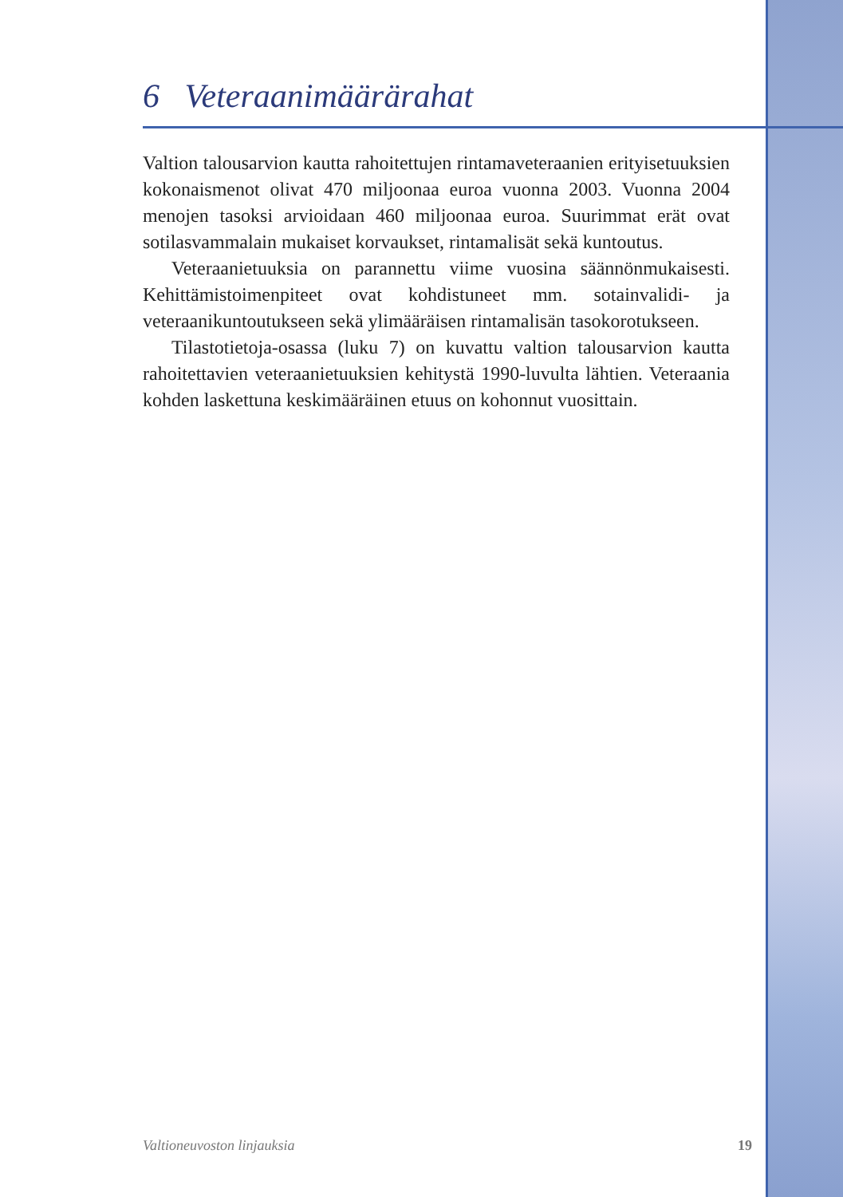6 Veteraanimäärärahat
Valtion talousarvion kautta rahoitettujen rintamaveteraanien erityisetuuksien kokonaismenot olivat 470 miljoonaa euroa vuonna 2003. Vuonna 2004 menojen tasoksi arvioidaan 460 miljoonaa euroa. Suurimmat erät ovat sotilasvammalain mukaiset korvaukset, rintamalisät sekä kuntoutus.
Veteraanietuuksia on parannettu viime vuosina säännönmukaisesti. Kehittämistoimenpiteet ovat kohdistuneet mm. sotainvalidi- ja veteraanikuntoutukseen sekä ylimääräisen rintamalisän tasokorotukseen.
Tilastotietoja-osassa (luku 7) on kuvattu valtion talousarvion kautta rahoitettavien veteraanietuuksien kehitystä 1990-luvulta lähtien. Veteraania kohden laskettuna keskimääräinen etuus on kohonnut vuosittain.
Valtioneuvoston linjauksia 19